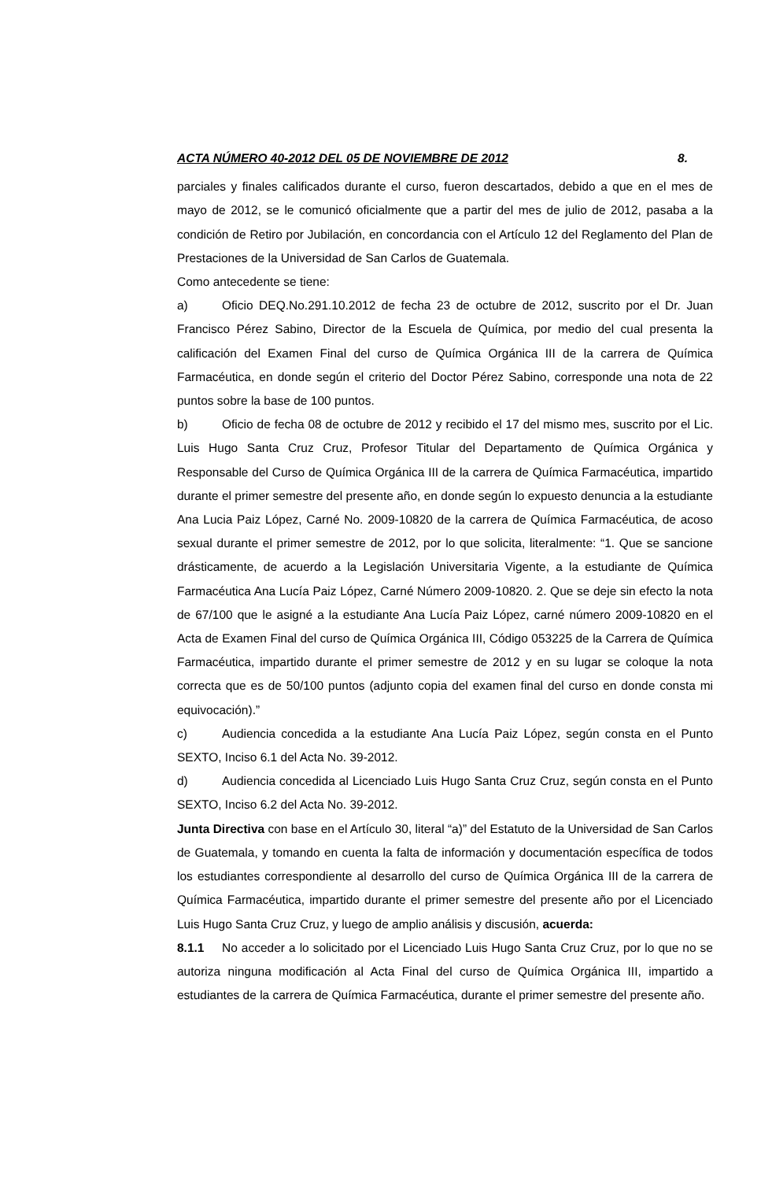ACTA NÚMERO 40-2012 DEL 05 DE NOVIEMBRE DE 2012 8.
parciales y finales calificados durante el curso, fueron descartados, debido a que en el mes de mayo de 2012, se le comunicó oficialmente que a partir del mes de julio de 2012, pasaba a la condición de Retiro por Jubilación, en concordancia con el Artículo 12 del Reglamento del Plan de Prestaciones de la Universidad de San Carlos de Guatemala.
Como antecedente se tiene:
a) Oficio DEQ.No.291.10.2012 de fecha 23 de octubre de 2012, suscrito por el Dr. Juan Francisco Pérez Sabino, Director de la Escuela de Química, por medio del cual presenta la calificación del Examen Final del curso de Química Orgánica III de la carrera de Química Farmacéutica, en donde según el criterio del Doctor Pérez Sabino, corresponde una nota de 22 puntos sobre la base de 100 puntos.
b) Oficio de fecha 08 de octubre de 2012 y recibido el 17 del mismo mes, suscrito por el Lic. Luis Hugo Santa Cruz Cruz, Profesor Titular del Departamento de Química Orgánica y Responsable del Curso de Química Orgánica III de la carrera de Química Farmacéutica, impartido durante el primer semestre del presente año, en donde según lo expuesto denuncia a la estudiante Ana Lucia Paiz López, Carné No. 2009-10820 de la carrera de Química Farmacéutica, de acoso sexual durante el primer semestre de 2012, por lo que solicita, literalmente: “1. Que se sancione drásticamente, de acuerdo a la Legislación Universitaria Vigente, a la estudiante de Química Farmacéutica Ana Lucía Paiz López, Carné Número 2009-10820. 2. Que se deje sin efecto la nota de 67/100 que le asigné a la estudiante Ana Lucía Paiz López, carné número 2009-10820 en el Acta de Examen Final del curso de Química Orgánica III, Código 053225 de la Carrera de Química Farmacéutica, impartido durante el primer semestre de 2012 y en su lugar se coloque la nota correcta que es de 50/100 puntos (adjunto copia del examen final del curso en donde consta mi equivocación).”
c) Audiencia concedida a la estudiante Ana Lucía Paiz López, según consta en el Punto SEXTO, Inciso 6.1 del Acta No. 39-2012.
d) Audiencia concedida al Licenciado Luis Hugo Santa Cruz Cruz, según consta en el Punto SEXTO, Inciso 6.2 del Acta No. 39-2012.
Junta Directiva con base en el Artículo 30, literal “a)” del Estatuto de la Universidad de San Carlos de Guatemala, y tomando en cuenta la falta de información y documentación específica de todos los estudiantes correspondiente al desarrollo del curso de Química Orgánica III de la carrera de Química Farmacéutica, impartido durante el primer semestre del presente año por el Licenciado Luis Hugo Santa Cruz Cruz, y luego de amplio análisis y discusión, acuerda:
8.1.1 No acceder a lo solicitado por el Licenciado Luis Hugo Santa Cruz Cruz, por lo que no se autoriza ninguna modificación al Acta Final del curso de Química Orgánica III, impartido a estudiantes de la carrera de Química Farmacéutica, durante el primer semestre del presente año.